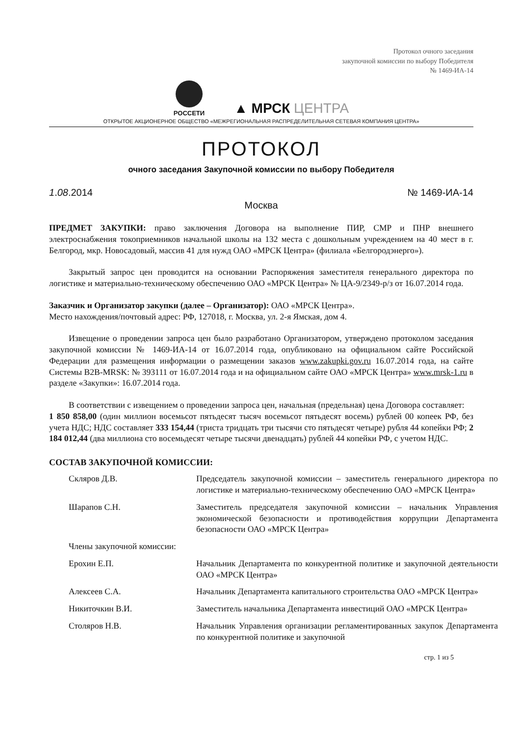Протокол очного заседания
закупочной комиссии по выбору Победителя
№ 1469-ИА-14
РОССЕТИ
▲ МРСК ЦЕНТРА
ОТКРЫТОЕ АКЦИОНЕРНОЕ ОБЩЕСТВО «МЕЖРЕГИОНАЛЬНАЯ РАСПРЕДЕЛИТЕЛЬНАЯ СЕТЕВАЯ КОМПАНИЯ ЦЕНТРА»
ПРОТОКОЛ
очного заседания Закупочной комиссии по выбору Победителя
1.08.2014 № 1469-ИА-14
Москва
ПРЕДМЕТ ЗАКУПКИ: право заключения Договора на выполнение ПИР, СМР и ПНР внешнего электроснабжения токоприемников начальной школы на 132 места с дошкольным учреждением на 40 мест в г. Белгород, мкр. Новосадовый, массив 41 для нужд ОАО «МРСК Центра» (филиала «Белгородэнерго»).
Закрытый запрос цен проводится на основании Распоряжения заместителя генерального директора по логистике и материально-техническому обеспечению ОАО «МРСК Центра» № ЦА-9/2349-р/з от 16.07.2014 года.
Заказчик и Организатор закупки (далее – Организатор): ОАО «МРСК Центра».
Место нахождения/почтовый адрес: РФ, 127018, г. Москва, ул. 2-я Ямская, дом 4.
Извещение о проведении запроса цен было разработано Организатором, утверждено протоколом заседания закупочной комиссии № 1469-ИА-14 от 16.07.2014 года, опубликовано на официальном сайте Российской Федерации для размещения информации о размещении заказов www.zakupki.gov.ru 16.07.2014 года, на сайте Системы B2B-MRSK: № 393111 от 16.07.2014 года и на официальном сайте ОАО «МРСК Центра» www.mrsk-1.ru в разделе «Закупки»: 16.07.2014 года.
В соответствии с извещением о проведении запроса цен, начальная (предельная) цена Договора составляет:
1 850 858,00 (один миллион восемьсот пятьдесят тысяч восемьсот пятьдесят восемь) рублей 00 копеек РФ, без учета НДС; НДС составляет 333 154,44 (триста тридцать три тысячи сто пятьдесят четыре) рубля 44 копейки РФ; 2 184 012,44 (два миллиона сто восемьдесят четыре тысячи двенадцать) рублей 44 копейки РФ, с учетом НДС.
СОСТАВ ЗАКУПОЧНОЙ КОМИССИИ:
| Скляров Д.В. | Председатель закупочной комиссии – заместитель генерального директора по логистике и материально-техническому обеспечению ОАО «МРСК Центра» |
| Шарапов С.Н. | Заместитель председателя закупочной комиссии – начальник Управления экономической безопасности и противодействия коррупции Департамента безопасности ОАО «МРСК Центра» |
| Члены закупочной комиссии: | |
| Ерохин Е.П. | Начальник Департамента по конкурентной политике и закупочной деятельности ОАО «МРСК Центра» |
| Алексеев С.А. | Начальник Департамента капитального строительства ОАО «МРСК Центра» |
| Никиточкин В.И. | Заместитель начальника Департамента инвестиций ОАО «МРСК Центра» |
| Столяров Н.В. | Начальник Управления организации регламентированных закупок Департамента по конкурентной политике и закупочной |
стр. 1 из 5